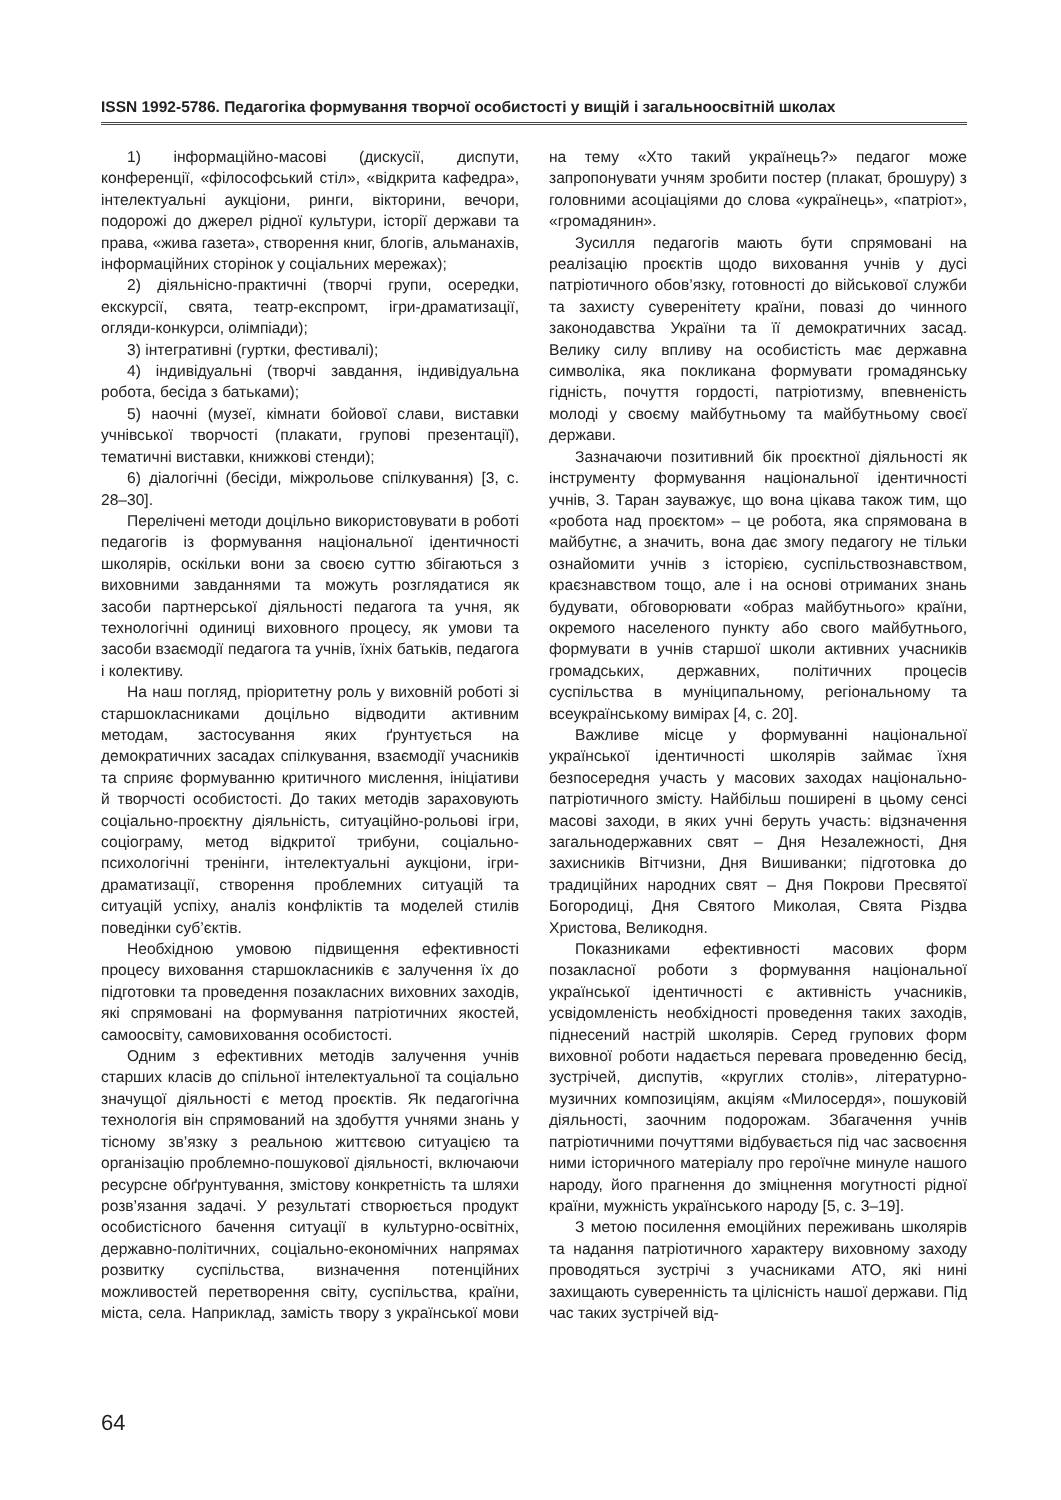ISSN 1992-5786. Педагогіка формування творчої особистості у вищій і загальноосвітній школах
1) інформаційно-масові (дискусії, диспути, конференції, «філософський стіл», «відкрита кафедра», інтелектуальні аукціони, ринги, вікторини, вечори, подорожі до джерел рідної культури, історії держави та права, «жива газета», створення книг, блогів, альманахів, інформаційних сторінок у соціальних мережах);
2) діяльнісно-практичні (творчі групи, осередки, екскурсії, свята, театр-експромт, ігри-драматизації, огляди-конкурси, олімпіади);
3) інтегративні (гуртки, фестивалі);
4) індивідуальні (творчі завдання, індивідуальна робота, бесіда з батьками);
5) наочні (музеї, кімнати бойової слави, виставки учнівської творчості (плакати, групові презентації), тематичні виставки, книжкові стенди);
6) діалогічні (бесіди, міжрольове спілкування) [3, с. 28–30].
Перелічені методи доцільно використовувати в роботі педагогів із формування національної ідентичності школярів, оскільки вони за своєю суттю збігаються з виховними завданнями та можуть розглядатися як засоби партнерської діяльності педагога та учня, як технологічні одиниці виховного процесу, як умови та засоби взаємодії педагога та учнів, їхніх батьків, педагога і колективу.
На наш погляд, пріоритетну роль у виховній роботі зі старшокласниками доцільно відводити активним методам, застосування яких ґрунтується на демократичних засадах спілкування, взаємодії учасників та сприяє формуванню критичного мислення, ініціативи й творчості особистості. До таких методів зараховують соціально-проєктну діяльність, ситуаційно-рольові ігри, соціограму, метод відкритої трибуни, соціально-психологічні тренінги, інтелектуальні аукціони, ігри-драматизації, створення проблемних ситуацій та ситуацій успіху, аналіз конфліктів та моделей стилів поведінки суб’єктів.
Необхідною умовою підвищення ефективності процесу виховання старшокласників є залучення їх до підготовки та проведення позакласних виховних заходів, які спрямовані на формування патріотичних якостей, самоосвіту, самовиховання особистості.
Одним з ефективних методів залучення учнів старших класів до спільної інтелектуальної та соціально значущої діяльності є метод проєктів. Як педагогічна технологія він спрямований на здобуття учнями знань у тісному зв’язку з реальною життєвою ситуацією та організацію проблемно-пошукової діяльності, включаючи ресурсне обґрунтування, змістову конкретність та шляхи розв’язання задачі. У результаті створюється продукт особистісного бачення ситуації в культурно-освітніх, державно-політичних, соціально-економічних напрямах розвитку суспільства, визначення потенційних можливостей перетворення світу, суспільства, країни, міста, села. Наприклад, замість твору з української мови на тему «Хто такий українець?» педагог може запропонувати учням зробити постер (плакат, брошуру) з головними асоціаціями до слова «українець», «патріот», «громадянин».
Зусилля педагогів мають бути спрямовані на реалізацію проєктів щодо виховання учнів у дусі патріотичного обов’язку, готовності до військової служби та захисту суверенітету країни, повазі до чинного законодавства України та її демократичних засад. Велику силу впливу на особистість має державна символіка, яка покликана формувати громадянську гідність, почуття гордості, патріотизму, впевненість молоді у своєму майбутньому та майбутньому своєї держави.
Зазначаючи позитивний бік проєктної діяльності як інструменту формування національної ідентичності учнів, З. Таран зауважує, що вона цікава також тим, що «робота над проєктом» – це робота, яка спрямована в майбутнє, а значить, вона дає змогу педагогу не тільки ознайомити учнів з історією, суспільствознавством, краєзнавством тощо, але і на основі отриманих знань будувати, обговорювати «образ майбутнього» країни, окремого населеного пункту або свого майбутнього, формувати в учнів старшої школи активних учасників громадських, державних, політичних процесів суспільства в муніципальному, регіональному та всеукраїнському вимірах [4, с. 20].
Важливе місце у формуванні національної української ідентичності школярів займає їхня безпосередня участь у масових заходах національно-патріотичного змісту. Найбільш поширені в цьому сенсі масові заходи, в яких учні беруть участь: відзначення загальнодержавних свят – Дня Незалежності, Дня захисників Вітчизни, Дня Вишиванки; підготовка до традиційних народних свят – Дня Покрови Пресвятої Богородиці, Дня Святого Миколая, Свята Різдва Христова, Великодня.
Показниками ефективності масових форм позакласної роботи з формування національної української ідентичності є активність учасників, усвідомленість необхідності проведення таких заходів, піднесений настрій школярів. Серед групових форм виховної роботи надається перевага проведенню бесід, зустрічей, диспутів, «круглих столів», літературно-музичних композиціям, акціям «Милосердя», пошуковій діяльності, заочним подорожам. Збагачення учнів патріотичними почуттями відбувається під час засвоєння ними історичного матеріалу про героїчне минуле нашого народу, його прагнення до зміцнення могутності рідної країни, мужність українського народу [5, с. 3–19].
З метою посилення емоційних переживань школярів та надання патріотичного характеру виховному заходу проводяться зустрічі з учасниками АТО, які нині захищають суверенність та цілісність нашої держави. Під час таких зустрічей від-
64